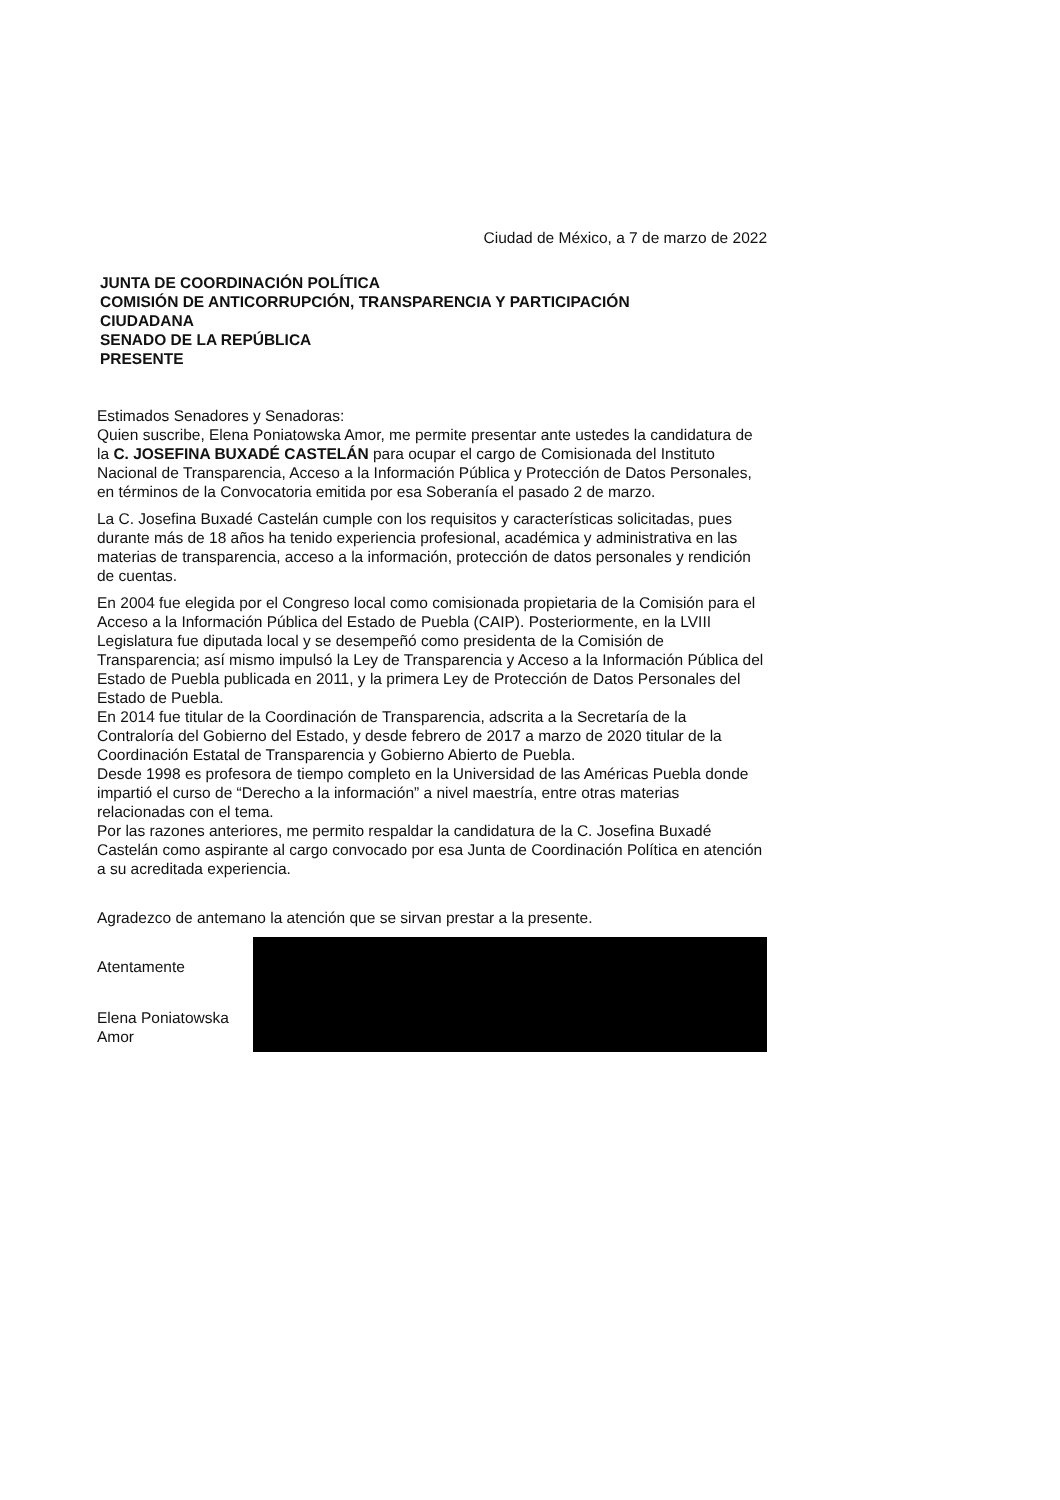Ciudad de México, a 7 de marzo de 2022
JUNTA DE COORDINACIÓN POLÍTICA
COMISIÓN DE ANTICORRUPCIÓN, TRANSPARENCIA Y PARTICIPACIÓN
CIUDADANA
SENADO DE LA REPÚBLICA
PRESENTE
Estimados Senadores y Senadoras:
Quien suscribe, Elena Poniatowska Amor, me permite presentar ante ustedes la candidatura de la C. JOSEFINA BUXADÉ CASTELÁN para ocupar el cargo de Comisionada del Instituto Nacional de Transparencia, Acceso a la Información Pública y Protección de Datos Personales, en términos de la Convocatoria emitida por esa Soberanía el pasado 2 de marzo.
La C. Josefina Buxadé Castelán cumple con los requisitos y características solicitadas, pues durante más de 18 años ha tenido experiencia profesional, académica y administrativa en las materias de transparencia, acceso a la información, protección de datos personales y rendición de cuentas.
En 2004 fue elegida por el Congreso local como comisionada propietaria de la Comisión para el Acceso a la Información Pública del Estado de Puebla (CAIP). Posteriormente, en la LVIII Legislatura fue diputada local y se desempeñó como presidenta de la Comisión de Transparencia; así mismo impulsó la Ley de Transparencia y Acceso a la Información Pública del Estado de Puebla publicada en 2011, y la primera Ley de Protección de Datos Personales del Estado de Puebla.
En 2014 fue titular de la Coordinación de Transparencia, adscrita a la Secretaría de la Contraloría del Gobierno del Estado, y desde febrero de 2017 a marzo de 2020 titular de la Coordinación Estatal de Transparencia y Gobierno Abierto de Puebla.
Desde 1998 es profesora de tiempo completo en la Universidad de las Américas Puebla donde impartió el curso de “Derecho a la información” a nivel maestría, entre otras materias relacionadas con el tema.
Por las razones anteriores, me permito respaldar la candidatura de la C. Josefina Buxadé Castelán como aspirante al cargo convocado por esa Junta de Coordinación Política en atención a su acreditada experiencia.
Agradezco de antemano la atención que se sirvan prestar a la presente.
Atentamente
Elena Poniatowska Amor